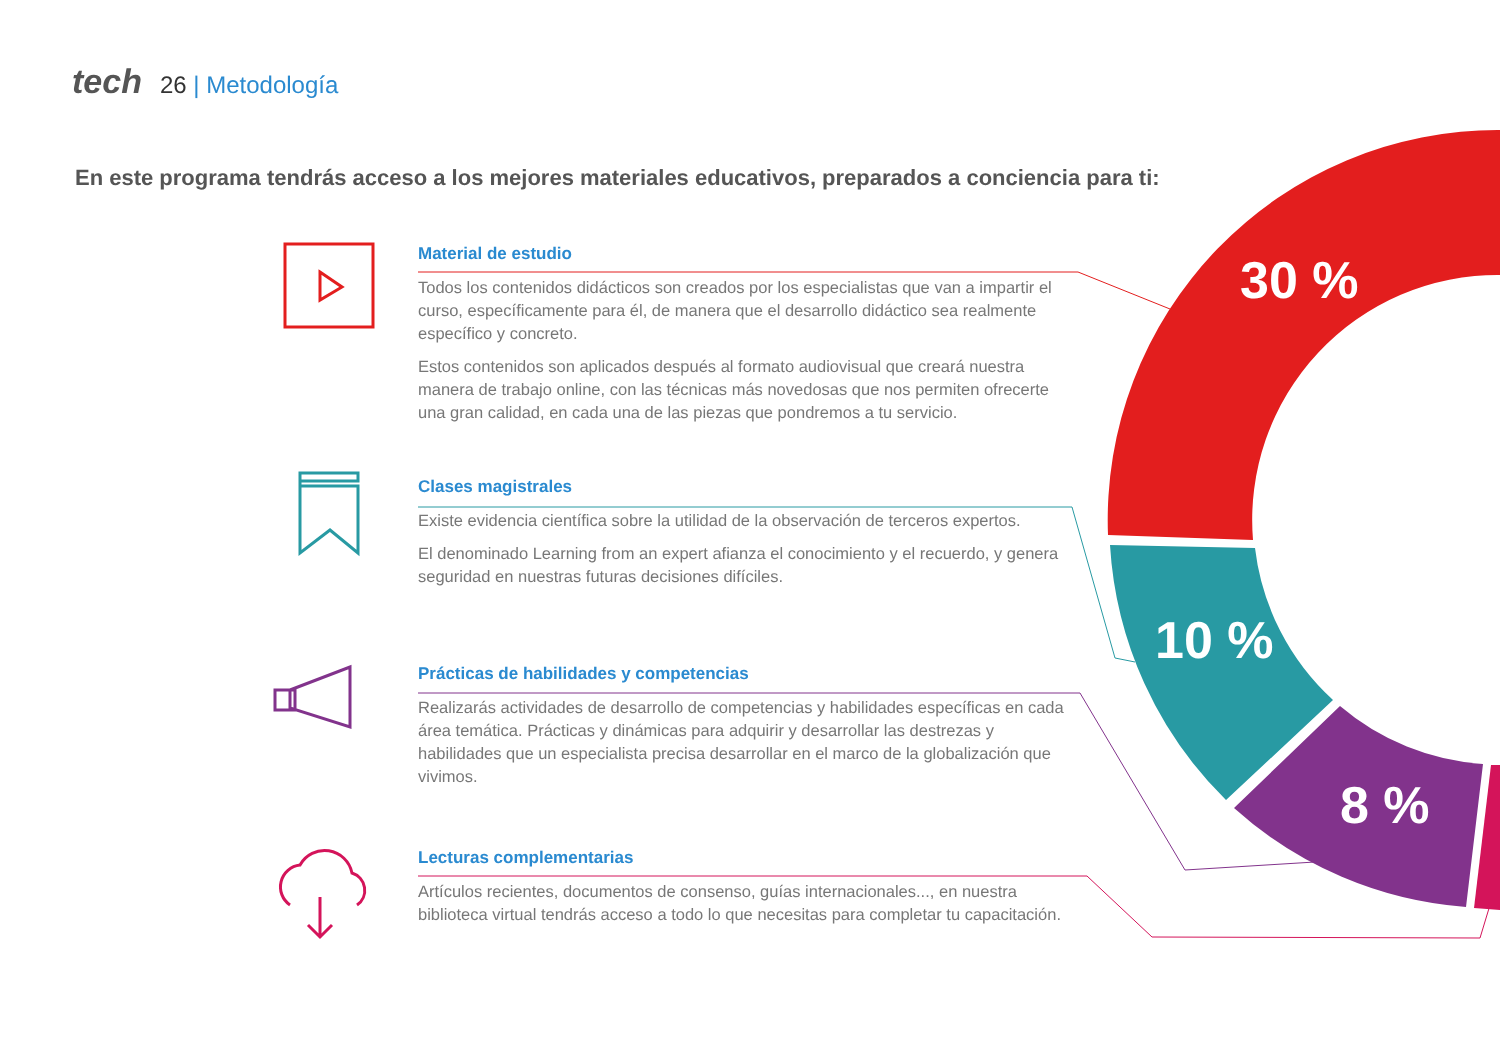tech 26 | Metodología
En este programa tendrás acceso a los mejores materiales educativos, preparados a conciencia para ti:
Material de estudio
Todos los contenidos didácticos son creados por los especialistas que van a impartir el curso, específicamente para él, de manera que el desarrollo didáctico sea realmente específico y concreto.
Estos contenidos son aplicados después al formato audiovisual que creará nuestra manera de trabajo online, con las técnicas más novedosas que nos permiten ofrecerte una gran calidad, en cada una de las piezas que pondremos a tu servicio.
Clases magistrales
Existe evidencia científica sobre la utilidad de la observación de terceros expertos.
El denominado Learning from an expert afianza el conocimiento y el recuerdo, y genera seguridad en nuestras futuras decisiones difíciles.
Prácticas de habilidades y competencias
Realizarás actividades de desarrollo de competencias y habilidades específicas en cada área temática. Prácticas y dinámicas para adquirir y desarrollar las destrezas y habilidades que un especialista precisa desarrollar en el marco de la globalización que vivimos.
Lecturas complementarias
Artículos recientes, documentos de consenso, guías internacionales..., en nuestra biblioteca virtual tendrás acceso a todo lo que necesitas para completar tu capacitación.
30 %
10 %
8 %